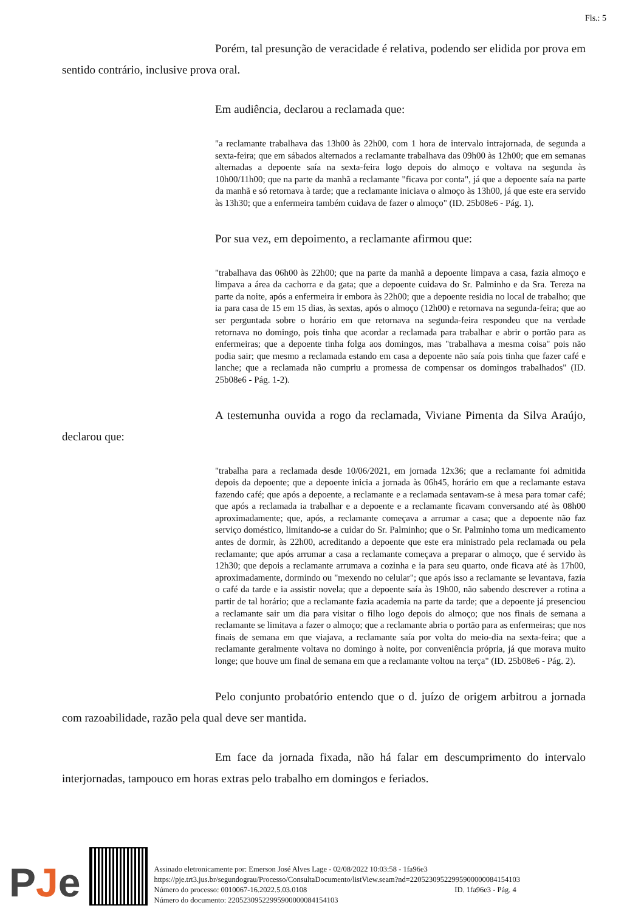Fls.: 5
Porém, tal presunção de veracidade é relativa, podendo ser elidida por prova em sentido contrário, inclusive prova oral.
Em audiência, declarou a reclamada que:
"a reclamante trabalhava das 13h00 às 22h00, com 1 hora de intervalo intrajornada, de segunda a sexta-feira; que em sábados alternados a reclamante trabalhava das 09h00 às 12h00; que em semanas alternadas a depoente saía na sexta-feira logo depois do almoço e voltava na segunda às 10h00/11h00; que na parte da manhã a reclamante "ficava por conta", já que a depoente saía na parte da manhã e só retornava à tarde; que a reclamante iniciava o almoço às 13h00, já que este era servido às 13h30; que a enfermeira também cuidava de fazer o almoço" (ID. 25b08e6 - Pág. 1).
Por sua vez, em depoimento, a reclamante afirmou que:
"trabalhava das 06h00 às 22h00; que na parte da manhã a depoente limpava a casa, fazia almoço e limpava a área da cachorra e da gata; que a depoente cuidava do Sr. Palminho e da Sra. Tereza na parte da noite, após a enfermeira ir embora às 22h00; que a depoente residia no local de trabalho; que ia para casa de 15 em 15 dias, às sextas, após o almoço (12h00) e retornava na segunda-feira; que ao ser perguntada sobre o horário em que retornava na segunda-feira respondeu que na verdade retornava no domingo, pois tinha que acordar a reclamada para trabalhar e abrir o portão para as enfermeiras; que a depoente tinha folga aos domingos, mas "trabalhava a mesma coisa" pois não podia sair; que mesmo a reclamada estando em casa a depoente não saía pois tinha que fazer café e lanche; que a reclamada não cumpriu a promessa de compensar os domingos trabalhados" (ID. 25b08e6 - Pág. 1-2).
A testemunha ouvida a rogo da reclamada, Viviane Pimenta da Silva Araújo, declarou que:
"trabalha para a reclamada desde 10/06/2021, em jornada 12x36; que a reclamante foi admitida depois da depoente; que a depoente inicia a jornada às 06h45, horário em que a reclamante estava fazendo café; que após a depoente, a reclamante e a reclamada sentavam-se à mesa para tomar café; que após a reclamada ia trabalhar e a depoente e a reclamante ficavam conversando até às 08h00 aproximadamente; que, após, a reclamante começava a arrumar a casa; que a depoente não faz serviço doméstico, limitando-se a cuidar do Sr. Palminho; que o Sr. Palminho toma um medicamento antes de dormir, às 22h00, acreditando a depoente que este era ministrado pela reclamada ou pela reclamante; que após arrumar a casa a reclamante começava a preparar o almoço, que é servido às 12h30; que depois a reclamante arrumava a cozinha e ia para seu quarto, onde ficava até às 17h00, aproximadamente, dormindo ou "mexendo no celular"; que após isso a reclamante se levantava, fazia o café da tarde e ia assistir novela; que a depoente saía às 19h00, não sabendo descrever a rotina a partir de tal horário; que a reclamante fazia academia na parte da tarde; que a depoente já presenciou a reclamante sair um dia para visitar o filho logo depois do almoço; que nos finais de semana a reclamante se limitava a fazer o almoço; que a reclamante abria o portão para as enfermeiras; que nos finais de semana em que viajava, a reclamante saía por volta do meio-dia na sexta-feira; que a reclamante geralmente voltava no domingo à noite, por conveniência própria, já que morava muito longe; que houve um final de semana em que a reclamante voltou na terça" (ID. 25b08e6 - Pág. 2).
Pelo conjunto probatório entendo que o d. juízo de origem arbitrou a jornada com razoabilidade, razão pela qual deve ser mantida.
Em face da jornada fixada, não há falar em descumprimento do intervalo interjornadas, tampouco em horas extras pelo trabalho em domingos e feriados.
PJe
Assinado eletronicamente por: Emerson José Alves Lage - 02/08/2022 10:03:58 - 1fa96e3
https://pje.trt3.jus.br/segundograu/Processo/ConsultaDocumento/listView.seam?nd=22052309522995900000084154103
Número do processo: 0010067-16.2022.5.03.0108 ID. 1fa96e3 - Pág. 4
Número do documento: 22052309522995900000084154103